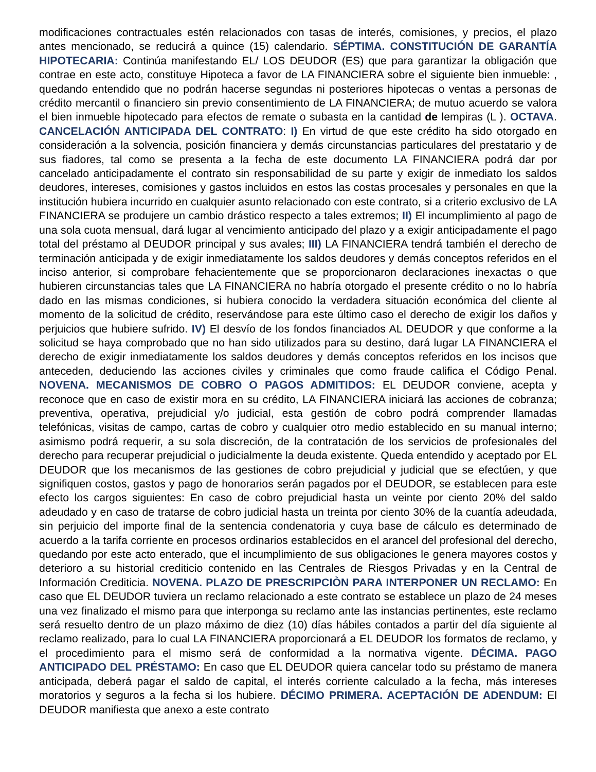modificaciones contractuales estén relacionados con tasas de interés, comisiones, y precios, el plazo antes mencionado, se reducirá a quince (15) calendario. SÉPTIMA. CONSTITUCIÓN DE GARANTÍA HIPOTECARIA: Continúa manifestando EL/ LOS DEUDOR (ES) que para garantizar la obligación que contrae en este acto, constituye Hipoteca a favor de LA FINANCIERA sobre el siguiente bien inmueble: , quedando entendido que no podrán hacerse segundas ni posteriores hipotecas o ventas a personas de crédito mercantil o financiero sin previo consentimiento de LA FINANCIERA; de mutuo acuerdo se valora el bien inmueble hipotecado para efectos de remate o subasta en la cantidad de lempiras (L ). OCTAVA. CANCELACIÓN ANTICIPADA DEL CONTRATO: I) En virtud de que este crédito ha sido otorgado en consideración a la solvencia, posición financiera y demás circunstancias particulares del prestatario y de sus fiadores, tal como se presenta a la fecha de este documento LA FINANCIERA podrá dar por cancelado anticipadamente el contrato sin responsabilidad de su parte y exigir de inmediato los saldos deudores, intereses, comisiones y gastos incluidos en estos las costas procesales y personales en que la institución hubiera incurrido en cualquier asunto relacionado con este contrato, si a criterio exclusivo de LA FINANCIERA se produjere un cambio drástico respecto a tales extremos; II) El incumplimiento al pago de una sola cuota mensual, dará lugar al vencimiento anticipado del plazo y a exigir anticipadamente el pago total del préstamo al DEUDOR principal y sus avales; III) LA FINANCIERA tendrá también el derecho de terminación anticipada y de exigir inmediatamente los saldos deudores y demás conceptos referidos en el inciso anterior, si comprobare fehacientemente que se proporcionaron declaraciones inexactas o que hubieren circunstancias tales que LA FINANCIERA no habría otorgado el presente crédito o no lo habría dado en las mismas condiciones, si hubiera conocido la verdadera situación económica del cliente al momento de la solicitud de crédito, reservándose para este último caso el derecho de exigir los daños y perjuicios que hubiere sufrido. IV) El desvío de los fondos financiados AL DEUDOR y que conforme a la solicitud se haya comprobado que no han sido utilizados para su destino, dará lugar LA FINANCIERA el derecho de exigir inmediatamente los saldos deudores y demás conceptos referidos en los incisos que anteceden, deduciendo las acciones civiles y criminales que como fraude califica el Código Penal. NOVENA. MECANISMOS DE COBRO O PAGOS ADMITIDOS: EL DEUDOR conviene, acepta y reconoce que en caso de existir mora en su crédito, LA FINANCIERA iniciará las acciones de cobranza; preventiva, operativa, prejudicial y/o judicial, esta gestión de cobro podrá comprender llamadas telefónicas, visitas de campo, cartas de cobro y cualquier otro medio establecido en su manual interno; asimismo podrá requerir, a su sola discreción, de la contratación de los servicios de profesionales del derecho para recuperar prejudicial o judicialmente la deuda existente. Queda entendido y aceptado por EL DEUDOR que los mecanismos de las gestiones de cobro prejudicial y judicial que se efectúen, y que signifiquen costos, gastos y pago de honorarios serán pagados por el DEUDOR, se establecen para este efecto los cargos siguientes: En caso de cobro prejudicial hasta un veinte por ciento 20% del saldo adeudado y en caso de tratarse de cobro judicial hasta un treinta por ciento 30% de la cuantía adeudada, sin perjuicio del importe final de la sentencia condenatoria y cuya base de cálculo es determinado de acuerdo a la tarifa corriente en procesos ordinarios establecidos en el arancel del profesional del derecho, quedando por este acto enterado, que el incumplimiento de sus obligaciones le genera mayores costos y deterioro a su historial crediticio contenido en las Centrales de Riesgos Privadas y en la Central de Información Crediticia. NOVENA. PLAZO DE PRESCRIPCIÒN PARA INTERPONER UN RECLAMO: En caso que EL DEUDOR tuviera un reclamo relacionado a este contrato se establece un plazo de 24 meses una vez finalizado el mismo para que interponga su reclamo ante las instancias pertinentes, este reclamo será resuelto dentro de un plazo máximo de diez (10) días hábiles contados a partir del día siguiente al reclamo realizado, para lo cual LA FINANCIERA proporcionará a EL DEUDOR los formatos de reclamo, y el procedimiento para el mismo será de conformidad a la normativa vigente. DÉCIMA. PAGO ANTICIPADO DEL PRÉSTAMO: En caso que EL DEUDOR quiera cancelar todo su préstamo de manera anticipada, deberá pagar el saldo de capital, el interés corriente calculado a la fecha, más intereses moratorios y seguros a la fecha si los hubiere. DÉCIMO PRIMERA. ACEPTACIÓN DE ADENDUM: El DEUDOR manifiesta que anexo a este contrato